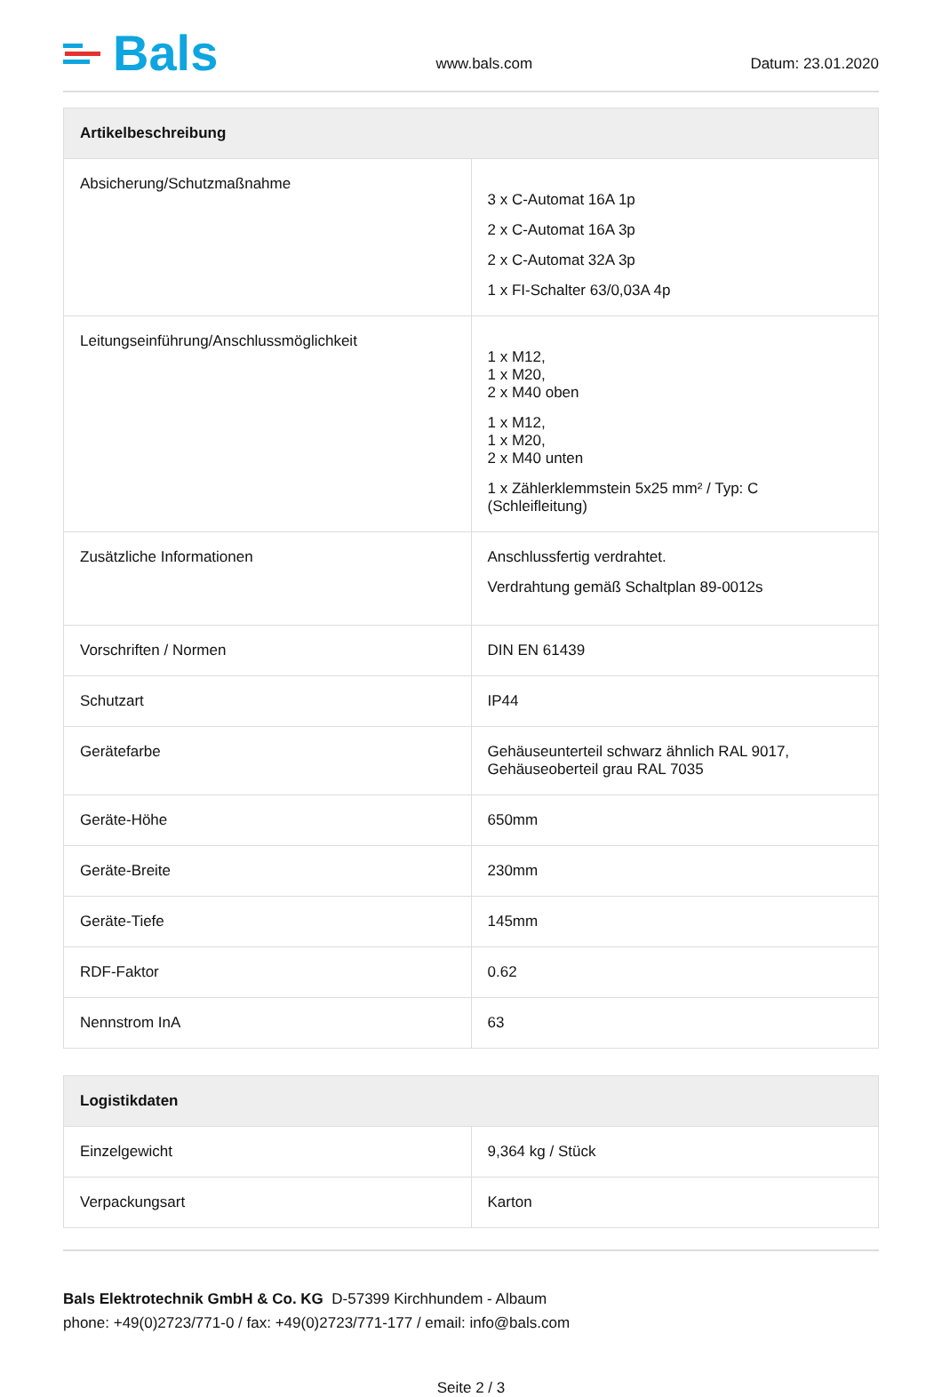Bals
www.bals.com
Datum: 23.01.2020
| Artikelbeschreibung | |
| --- | --- |
| Absicherung/Schutzmaßnahme | 3 x C-Automat 16A 1p 2 x C-Automat 16A 3p 2 x C-Automat 32A 3p 1 x FI-Schalter 63/0,03A 4p |
| Leitungseinführung/Anschlussmöglichkeit | 1 x M12, 1 x M20, 2 x M40 oben 1 x M12, 1 x M20, 2 x M40 unten 1 x Zählerklemmstein 5x25 mm² / Typ: C (Schleifleitung) |
| Zusätzliche Informationen | Anschlussfertig verdrahtet. Verdrahtung gemäß Schaltplan 89-0012s |
| Vorschriften / Normen | DIN EN 61439 |
| Schutzart | IP44 |
| Gerätefarbe | Gehäuseunterteil schwarz ähnlich RAL 9017, Gehäuseoberteil grau RAL 7035 |
| Geräte-Höhe | 650mm |
| Geräte-Breite | 230mm |
| Geräte-Tiefe | 145mm |
| RDF-Faktor | 0.62 |
| Nennstrom InA | 63 |
| Logistikdaten | |
| --- | --- |
| Einzelgewicht | 9,364 kg / Stück |
| Verpackungsart | Karton |
Bals Elektrotechnik GmbH & Co. KG D-57399 Kirchhundem - Albaum
phone: +49(0)2723/771-0 / fax: +49(0)2723/771-177 / email: info@bals.com
Seite 2 / 3